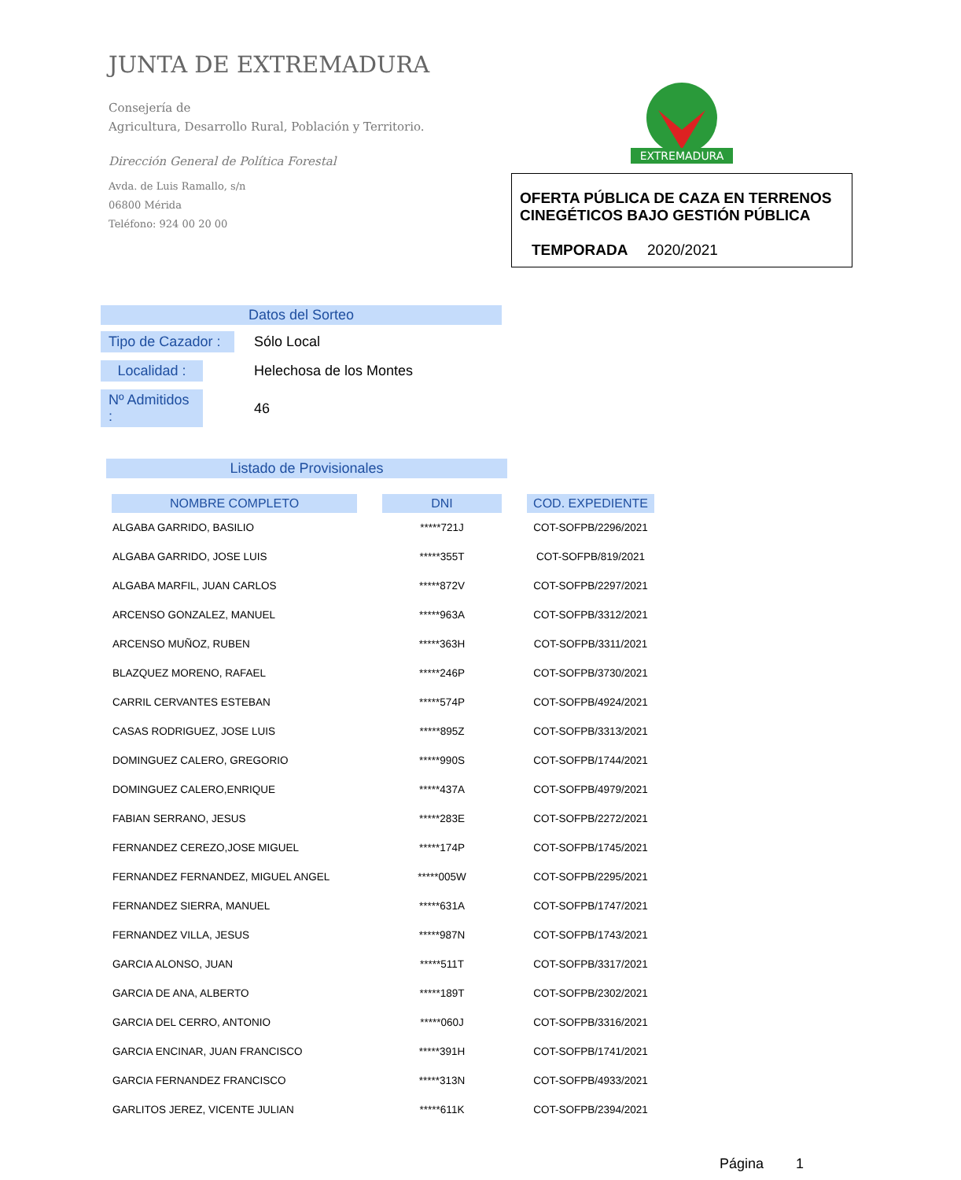JUNTA DE EXTREMADURA
Consejería de
Agricultura, Desarrollo Rural, Población y Territorio.
Dirección General de Política Forestal
Avda. de Luis Ramallo, s/n
06800 Mérida
Teléfono: 924 00 20 00
EXTREMADURA
OFERTA PÚBLICA DE CAZA EN TERRENOS CINEGÉTICOS BAJO GESTIÓN PÚBLICA
TEMPORADA 2020/2021
Datos del Sorteo
Tipo de Cazador : Sólo Local
Localidad : Helechosa de los Montes
Nº Admitidos : 46
Listado de Provisionales
| NOMBRE COMPLETO | DNI | COD. EXPEDIENTE |
| --- | --- | --- |
| ALGABA GARRIDO, BASILIO | *****721J | COT-SOFPB/2296/2021 |
| ALGABA GARRIDO, JOSE LUIS | *****355T | COT-SOFPB/819/2021 |
| ALGABA MARFIL, JUAN CARLOS | *****872V | COT-SOFPB/2297/2021 |
| ARCENSO GONZALEZ, MANUEL | *****963A | COT-SOFPB/3312/2021 |
| ARCENSO MUÑOZ, RUBEN | *****363H | COT-SOFPB/3311/2021 |
| BLAZQUEZ MORENO, RAFAEL | *****246P | COT-SOFPB/3730/2021 |
| CARRIL CERVANTES ESTEBAN | *****574P | COT-SOFPB/4924/2021 |
| CASAS RODRIGUEZ, JOSE LUIS | *****895Z | COT-SOFPB/3313/2021 |
| DOMINGUEZ CALERO, GREGORIO | *****990S | COT-SOFPB/1744/2021 |
| DOMINGUEZ CALERO,ENRIQUE | *****437A | COT-SOFPB/4979/2021 |
| FABIAN SERRANO, JESUS | *****283E | COT-SOFPB/2272/2021 |
| FERNANDEZ CEREZO,JOSE MIGUEL | *****174P | COT-SOFPB/1745/2021 |
| FERNANDEZ FERNANDEZ, MIGUEL ANGEL | *****005W | COT-SOFPB/2295/2021 |
| FERNANDEZ SIERRA, MANUEL | *****631A | COT-SOFPB/1747/2021 |
| FERNANDEZ VILLA, JESUS | *****987N | COT-SOFPB/1743/2021 |
| GARCIA ALONSO, JUAN | *****511T | COT-SOFPB/3317/2021 |
| GARCIA DE ANA, ALBERTO | *****189T | COT-SOFPB/2302/2021 |
| GARCIA DEL CERRO, ANTONIO | *****060J | COT-SOFPB/3316/2021 |
| GARCIA ENCINAR, JUAN FRANCISCO | *****391H | COT-SOFPB/1741/2021 |
| GARCIA FERNANDEZ FRANCISCO | *****313N | COT-SOFPB/4933/2021 |
| GARLITOS JEREZ, VICENTE JULIAN | *****611K | COT-SOFPB/2394/2021 |
Página 1